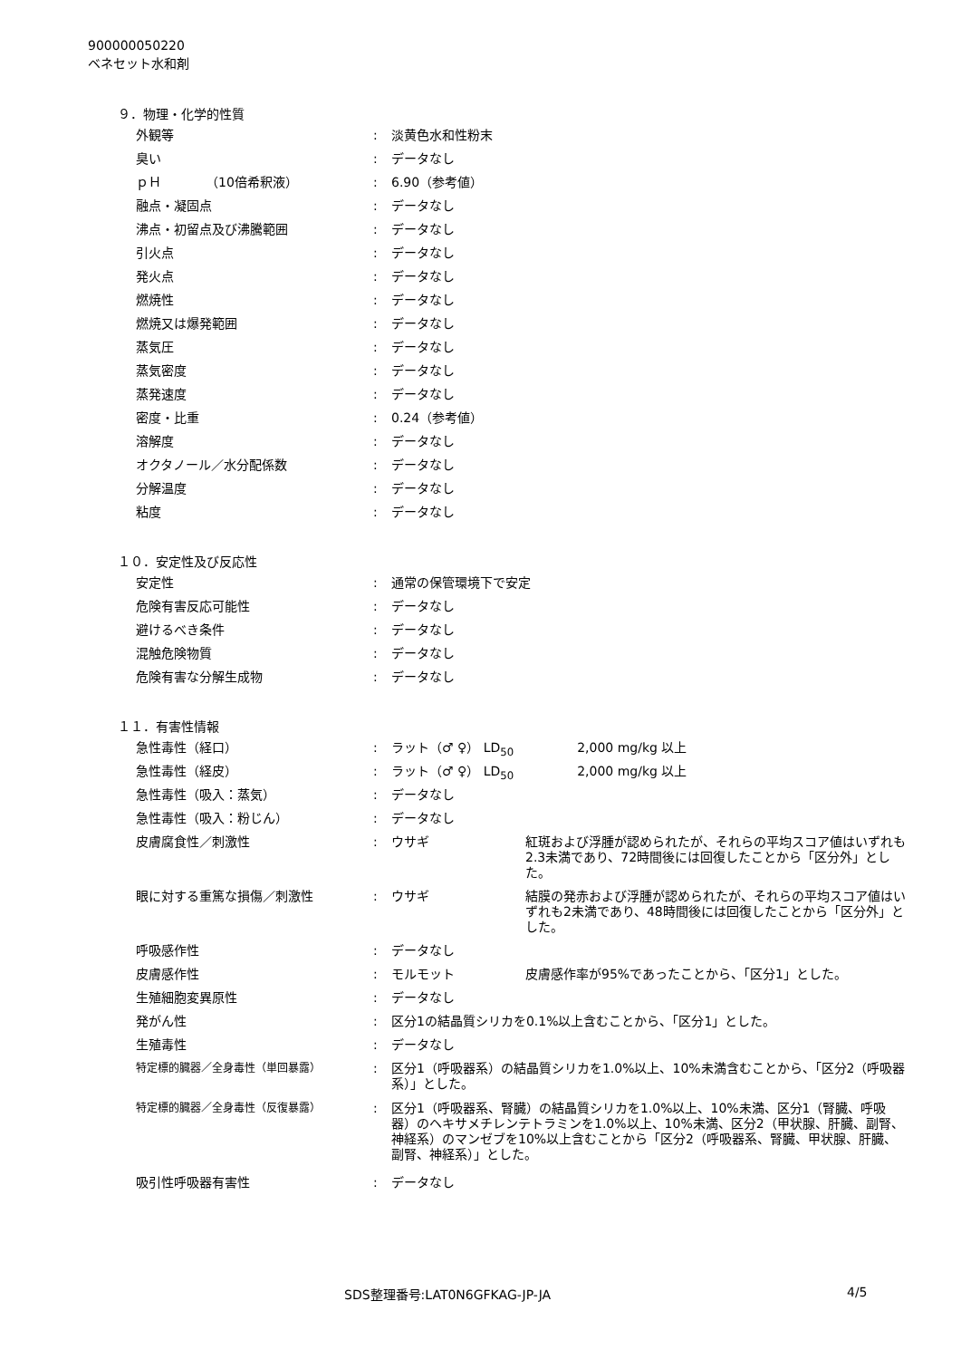900000050220
ベネセット水和剤
９．物理・化学的性質
| 外観等 | : | 淡黄色水和性粉末 |
| 臭い | : | データなし |
| ｐＨ （10倍希釈液） | : | 6.90（参考値） |
| 融点・凝固点 | : | データなし |
| 沸点・初留点及び沸騰範囲 | : | データなし |
| 引火点 | : | データなし |
| 発火点 | : | データなし |
| 燃焼性 | : | データなし |
| 燃焼又は爆発範囲 | : | データなし |
| 蒸気圧 | : | データなし |
| 蒸気密度 | : | データなし |
| 蒸発速度 | : | データなし |
| 密度・比重 | : | 0.24（参考値） |
| 溶解度 | : | データなし |
| オクタノール／水分配係数 | : | データなし |
| 分解温度 | : | データなし |
| 粘度 | : | データなし |
１０．安定性及び反応性
| 安定性 | : | 通常の保管環境下で安定 |
| 危険有害反応可能性 | : | データなし |
| 避けるべき条件 | : | データなし |
| 混触危険物質 | : | データなし |
| 危険有害な分解生成物 | : | データなし |
１１．有害性情報
| 急性毒性（経口） | : | ラット（♂ ♀） LD<sub>50</sub> 2,000 mg/kg 以上 | |
| 急性毒性（経皮） | : | ラット（♂ ♀） LD<sub>50</sub> 2,000 mg/kg 以上 | |
| 急性毒性（吸入：蒸気） | : | データなし | |
| 急性毒性（吸入：粉じん） | : | データなし | |
| 皮膚腐食性／刺激性 | : | ウサギ | 紅斑および浮腫が認められたが、それらの平均スコア値はいずれも2.3未満であり、72時間後には回復したことから「区分外」とした。 |
| 眼に対する重篤な損傷／刺激性 | : | ウサギ | 結膜の発赤および浮腫が認められたが、それらの平均スコア値はいずれも2未満であり、48時間後には回復したことから「区分外」とした。 |
| 呼吸感作性 | : | データなし | |
| 皮膚感作性 | : | モルモット | 皮膚感作率が95%であったことから、「区分1」とした。 |
| 生殖細胞変異原性 | : | データなし | |
| 発がん性 | : | 区分1の結晶質シリカを0.1%以上含むことから、「区分1」とした。 | |
| 生殖毒性 | : | データなし | |
| 特定標的臓器／全身毒性（単回暴露） | : | 区分1（呼吸器系）の結晶質シリカを1.0%以上、10%未満含むことから、「区分2（呼吸器系）」とした。 | |
| 特定標的臓器／全身毒性（反復暴露） | : | 区分1（呼吸器系、腎臓）の結晶質シリカを1.0%以上、10%未満、区分1（腎臓、呼吸器）のヘキサメチレンテトラミンを1.0%以上、10%未満、区分2（甲状腺、肝臓、副腎、神経系）のマンゼブを10%以上含むことから「区分2（呼吸器系、腎臓、甲状腺、肝臓、副腎、神経系）」とした。 | |
| 吸引性呼吸器有害性 | : | データなし | |
SDS整理番号:LAT0N6GFKAG-JP-JA 4/5